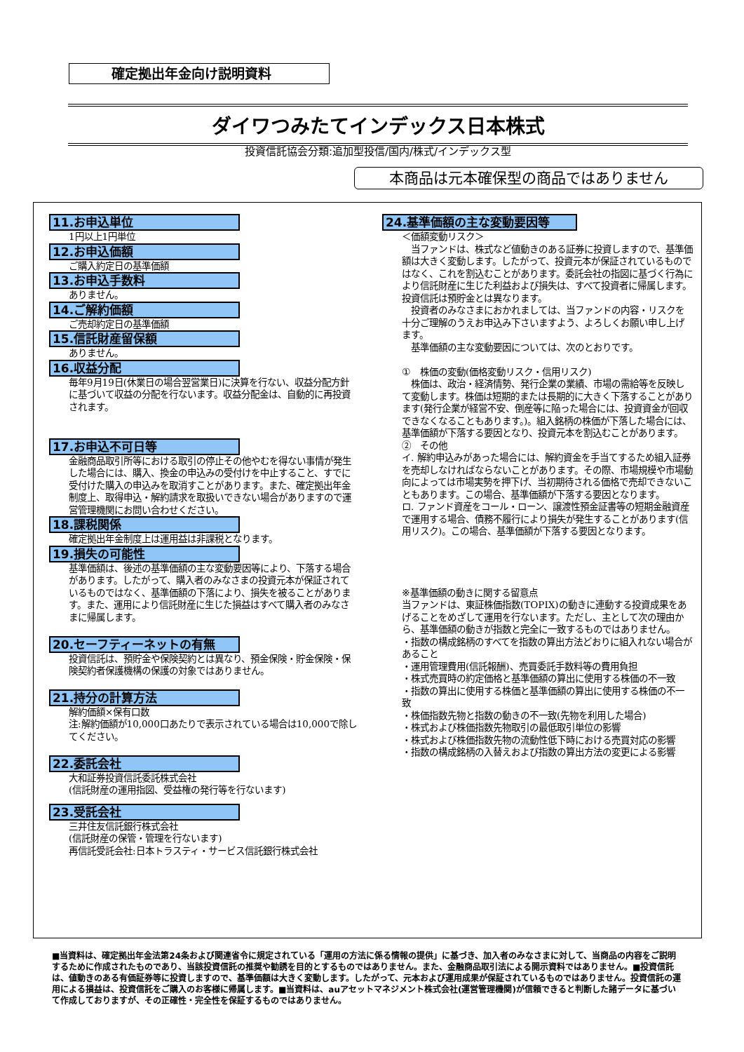確定拠出年金向け説明資料
ダイワつみたてインデックス日本株式
投資信託協会分類:追加型投信/国内/株式/インデックス型
本商品は元本確保型の商品ではありません
11.お申込単位
1円以上1円単位
12.お申込価額
ご購入約定日の基準価額
13.お申込手数料
ありません。
14.ご解約価額
ご売却約定日の基準価額
15.信託財産留保額
ありません。
16.収益分配
毎年9月19日(休業日の場合翌営業日)に決算を行ない、収益分配方針に基づいて収益の分配を行ないます。収益分配金は、自動的に再投資されます。
17.お申込不可日等
金融商品取引所等における取引の停止その他やむを得ない事情が発生した場合には、購入、換金の申込みの受付けを中止すること、すでに受付けた購入の申込みを取消すことがあります。また、確定拠出年金制度上、取得申込・解約請求を取扱いできない場合がありますので運営管理機関にお問い合わせください。
18.課税関係
確定拠出年金制度上は運用益は非課税となります。
19.損失の可能性
基準価額は、後述の基準価額の主な変動要因等により、下落する場合があります。したがって、購入者のみなさまの投資元本が保証されているものではなく、基準価額の下落により、損失を被ることがあります。また、運用により信託財産に生じた損益はすべて購入者のみなさまに帰属します。
20.セーフティーネットの有無
投資信託は、預貯金や保険契約とは異なり、預金保険・貯金保険・保険契約者保護機構の保護の対象ではありません。
21.持分の計算方法
解約価額×保有口数
注:解約価額が10,000口あたりで表示されている場合は10,000で除してください。
22.委託会社
大和証券投資信託委託株式会社
(信託財産の運用指図、受益権の発行等を行ないます)
23.受託会社
三井住友信託銀行株式会社
(信託財産の保管・管理を行ないます)
再信託受託会社:日本トラスティ・サービス信託銀行株式会社
24.基準価額の主な変動要因等
＜価額変動リスク＞
　当ファンドは、株式など値動きのある証券に投資しますので、基準価額は大きく変動します。したがって、投資元本が保証されているものではなく、これを割込むことがあります。委託会社の指図に基づく行為により信託財産に生じた利益および損失は、すべて投資者に帰属します。
投資信託は預貯金とは異なります。
　投資者のみなさまにおかれましては、当ファンドの内容・リスクを十分ご理解のうえお申込み下さいますよう、よろしくお願い申し上げます。
　基準価額の主な変動要因については、次のとおりです。
①　株価の変動(価格変動リスク・信用リスク)
　株価は、政治・経済情勢、発行企業の業績、市場の需給等を反映して変動します。株価は短期的または長期的に大きく下落することがあります(発行企業が経営不安、倒産等に陥った場合には、投資資金が回収できなくなることもあります。)。組入銘柄の株価が下落した場合には、基準価額が下落する要因となり、投資元本を割込むことがあります。
②　その他
イ. 解約申込みがあった場合には、解約資金を手当てするため組入証券を売却しなければならないことがあります。その際、市場規模や市場動向によっては市場実勢を押下げ、当初期待される価格で売却できないこともあります。この場合、基準価額が下落する要因となります。
ロ. ファンド資産をコール・ローン、譲渡性預金証書等の短期金融資産で運用する場合、債務不履行により損失が発生することがあります(信用リスク)。この場合、基準価額が下落する要因となります。
※基準価額の動きに関する留意点
当ファンドは、東証株価指数(TOPIX)の動きに連動する投資成果をあげることをめざして運用を行ないます。ただし、主として次の理由から、基準価額の動きが指数と完全に一致するものではありません。
・指数の構成銘柄のすべてを指数の算出方法どおりに組入れない場合があること
・運用管理費用(信託報酬)、売買委託手数料等の費用負担
・株式売買時の約定価格と基準価額の算出に使用する株価の不一致
・指数の算出に使用する株価と基準価額の算出に使用する株価の不一致
・株価指数先物と指数の動きの不一致(先物を利用した場合)
・株式および株価指数先物取引の最低取引単位の影響
・株式および株価指数先物の流動性低下時における売買対応の影響
・指数の構成銘柄の入替えおよび指数の算出方法の変更による影響
■当資料は、確定拠出年金法第24条および関連省令に規定されている「運用の方法に係る情報の提供」に基づき、加入者のみなさまに対して、当商品の内容をご説明するために作成されたものであり、当該投資信託の推奨や勧誘を目的とするものではありません。また、金融商品取引法による開示資料ではありません。■投資信託は、値動きのある有価証券等に投資しますので、基準価額は大きく変動します。したがって、元本および運用成果が保証されているものではありません。投資信託の運用による損益は、投資信託をご購入のお客様に帰属します。■当資料は、auアセットマネジメント株式会社(運営管理機関)が信頼できると判断した諸データに基づいて作成しておりますが、その正確性・完全性を保証するものではありません。